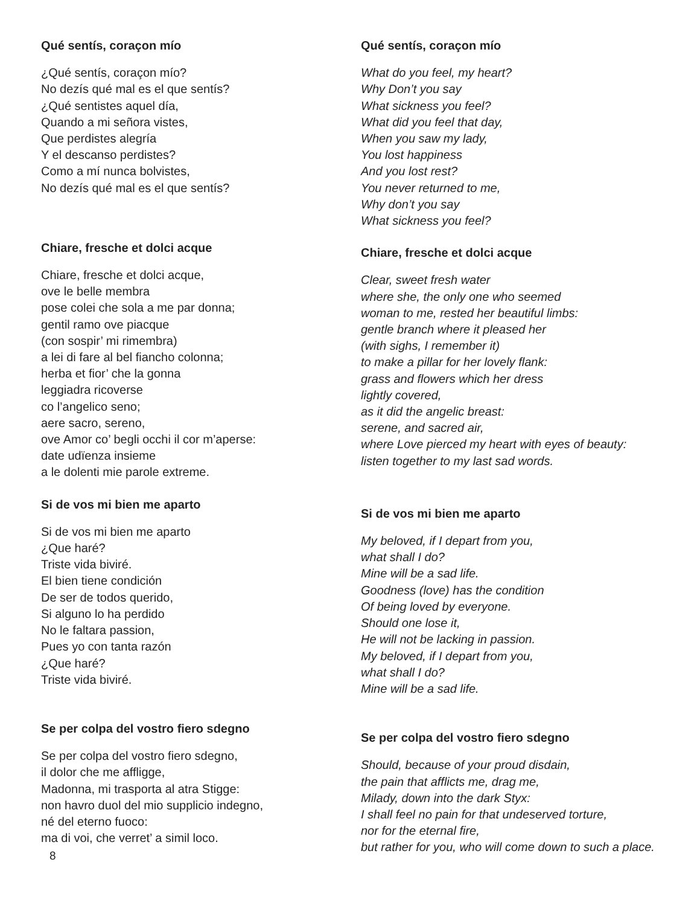Qué sentís, coraçon mío
¿Qué sentís, coraçon mío?
No dezís qué mal es el que sentís?
¿Qué sentistes aquel día,
Quando a mi señora vistes,
Que perdistes alegría
Y el descanso perdistes?
Como a mí nunca bolvistes,
No dezís qué mal es el que sentís?
Chiare, fresche et dolci acque
Chiare, fresche et dolci acque,
ove le belle membra
pose colei che sola a me par donna;
gentil ramo ove piacque
(con sospir’ mi rimembra)
a lei di fare al bel fiancho colonna;
herba et fior’ che la gonna
leggiadra ricoverse
co l’angelico seno;
aere sacro, sereno,
ove Amor co’ begli occhi il cor m’aperse:
date udïenza insieme
a le dolenti mie parole extreme.
Si de vos mi bien me aparto
Si de vos mi bien me aparto
¿Que haré?
Triste vida biviré.
El bien tiene condición
De ser de todos querido,
Si alguno lo ha perdido
No le faltara passion,
Pues yo con tanta razón
¿Que haré?
Triste vida biviré.
Se per colpa del vostro fiero sdegno
Se per colpa del vostro fiero sdegno,
il dolor che me affligge,
Madonna, mi trasporta al atra Stigge:
non havro duol del mio supplicio indegno,
né del eterno fuoco:
ma di voi, che verret’ a simil loco.
Qué sentís, coraçon mío
What do you feel, my heart?
Why Don’t you say
What sickness you feel?
What did you feel that day,
When you saw my lady,
You lost happiness
And you lost rest?
You never returned to me,
Why don’t you say
What sickness you feel?
Chiare, fresche et dolci acque
Clear, sweet fresh water
where she, the only one who seemed
woman to me, rested her beautiful limbs:
gentle branch where it pleased her
(with sighs, I remember it)
to make a pillar for her lovely flank:
grass and flowers which her dress
lightly covered,
as it did the angelic breast:
serene, and sacred air,
where Love pierced my heart with eyes of beauty:
listen together to my last sad words.
Si de vos mi bien me aparto
My beloved, if I depart from you,
what shall I do?
Mine will be a sad life.
Goodness (love) has the condition
Of being loved by everyone.
Should one lose it,
He will not be lacking in passion.
My beloved, if I depart from you,
what shall I do?
Mine will be a sad life.
Se per colpa del vostro fiero sdegno
Should, because of your proud disdain,
the pain that afflicts me, drag me,
Milady, down into the dark Styx:
I shall feel no pain for that undeserved torture,
nor for the eternal fire,
but rather for you, who will come down to such a place.
8